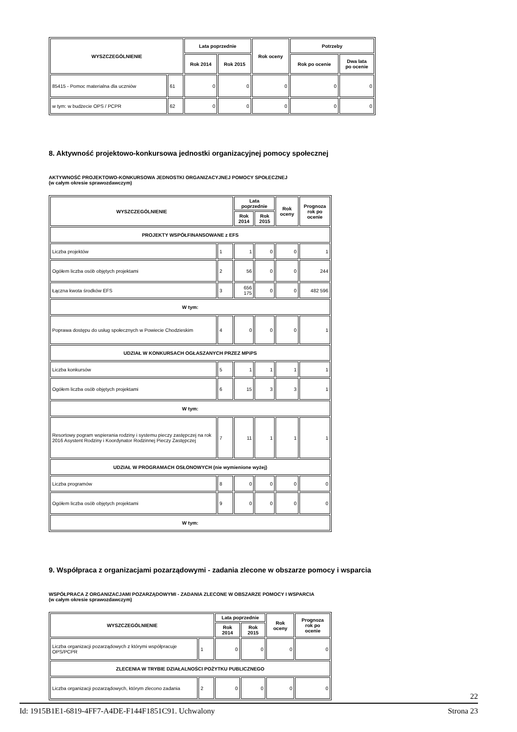| WYSZCZEGÓLNIENIE | | Lata poprzednie | | Rok oceny | Potrzeby | |
| --- | --- | --- | --- | --- | --- | --- |
| | | Rok 2014 | Rok 2015 | | Rok po ocenie | Dwa lata po ocenie |
| 85415 - Pomoc materialna dla uczniów | 61 | 0 | 0 | 0 | 0 | 0 |
| w tym: w budżecie OPS / PCPR | 62 | 0 | 0 | 0 | 0 | 0 |
8. Aktywność projektowo-konkursowa jednostki organizacyjnej pomocy społecznej
AKTYWNOŚĆ PROJEKTOWO-KONKURSOWA JEDNOSTKI ORGANIZACYJNEJ POMOCY SPOŁECZNEJ
(w całym okresie sprawozdawczym)
| WYSZCZEGÓLNIENIE | | Lata poprzednie | | Rok oceny | Prognoza rok po ocenie |
| --- | --- | --- | --- | --- | --- |
| | | Rok 2014 | Rok 2015 | | |
| PROJEKTY WSPÓŁFINANSOWANE z EFS | | | | | |
| Liczba projektów | 1 | 1 | 0 | 0 | 1 |
| Ogółem liczba osób objętych projektami | 2 | 56 | 0 | 0 | 244 |
| Łączna kwota środków EFS | 3 | 656 175 | 0 | 0 | 482 596 |
| W tym: | | | | | |
| Poprawa dostępu do usług społecznych w Powiecie Chodzieskim | 4 | 0 | 0 | 0 | 1 |
| UDZIAŁ W KONKURSACH OGŁASZANYCH PRZEZ MPiPS | | | | | |
| Liczba konkursów | 5 | 1 | 1 | 1 | 1 |
| Ogółem liczba osób objętych projektami | 6 | 15 | 3 | 3 | 1 |
| W tym: | | | | | |
| Resortowy pogram wspierania rodziny i systemu pieczy zastępczej na rok 2016 Asystent Rodziny i Koordynator Rodzinnej Pieczy Zastępczej | 7 | 11 | 1 | 1 | 1 |
| UDZIAŁ W PROGRAMACH OSŁONOWYCH (nie wymienione wyżej) | | | | | |
| Liczba programów | 8 | 0 | 0 | 0 | 0 |
| Ogółem liczba osób objętych projektami | 9 | 0 | 0 | 0 | 0 |
| W tym: | | | | | |
9. Współpraca z organizacjami pozarządowymi - zadania zlecone w obszarze pomocy i wsparcia
WSPÓŁPRACA Z ORGANIZACJAMI POZARZĄDOWYMI - ZADANIA ZLECONE W OBSZARZE POMOCY I WSPARCIA
(w całym okresie sprawozdawczym)
| WYSZCZEGÓLNIENIE | | Lata poprzednie | | Rok oceny | Prognoza rok po ocenie |
| --- | --- | --- | --- | --- | --- |
| | | Rok 2014 | Rok 2015 | | |
| Liczba organizacji pozarządowych z którymi współpracuje OPS/PCPR | 1 | 0 | 0 | 0 | 0 |
| ZLECENIA W TRYBIE DZIAŁALNOŚCI POŻYTKU PUBLICZNEGO | | | | | |
| Liczba organizacji pozarządowych, którym zlecono zadania | 2 | 0 | 0 | 0 | 0 |
22
Id: 1915B1E1-6819-4FF7-A4DE-F144F1851C91. Uchwalony Strona 23